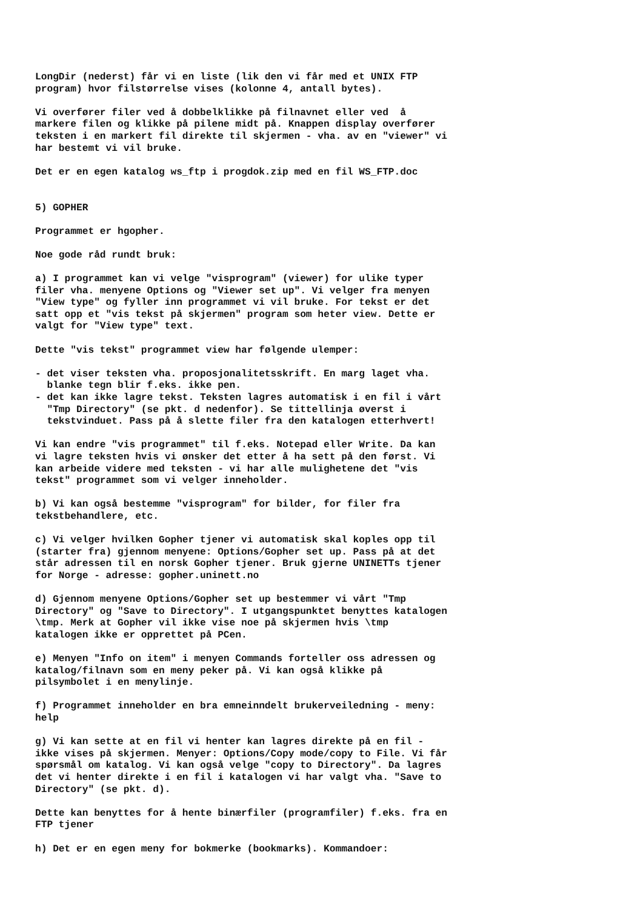LongDir (nederst) får vi en liste (lik den vi får med et UNIX FTP program) hvor filstørrelse vises (kolonne 4, antall bytes).
Vi overfører filer ved å dobbelklikke på filnavnet eller ved å markere filen og klikke på pilene midt på. Knappen display overfører teksten i en markert fil direkte til skjermen - vha. av en "viewer" vi har bestemt vi vil bruke.
Det er en egen katalog ws_ftp i progdok.zip med en fil WS_FTP.doc
5) GOPHER
Programmet er hgopher.
Noe gode råd rundt bruk:
a) I programmet kan vi velge "visprogram" (viewer) for ulike typer filer vha. menyene Options og "Viewer set up". Vi velger fra menyen "View type" og fyller inn programmet vi vil bruke. For tekst er det satt opp et "vis tekst på skjermen" program som heter view. Dette er valgt for "View type" text.
Dette "vis tekst" programmet view har følgende ulemper:
- det viser teksten vha. proposjonalitetsskrift. En marg laget vha. blanke tegn blir f.eks. ikke pen. - det kan ikke lagre tekst. Teksten lagres automatisk i en fil i vårt "Tmp Directory" (se pkt. d nedenfor). Se tittellinja øverst i tekstvinduet. Pass på å slette filer fra den katalogen etterhvert!
Vi kan endre "vis programmet" til f.eks. Notepad eller Write. Da kan vi lagre teksten hvis vi ønsker det etter å ha sett på den først. Vi kan arbeide videre med teksten - vi har alle mulighetene det "vis tekst" programmet som vi velger inneholder.
b) Vi kan også bestemme "visprogram" for bilder, for filer fra tekstbehandlere, etc.
c) Vi velger hvilken Gopher tjener vi automatisk skal koples opp til (starter fra) gjennom menyene: Options/Gopher set up. Pass på at det står adressen til en norsk Gopher tjener. Bruk gjerne UNINETTs tjener for Norge - adresse: gopher.uninett.no
d) Gjennom menyene Options/Gopher set up bestemmer vi vårt "Tmp Directory" og "Save to Directory". I utgangspunktet benyttes katalogen \tmp. Merk at Gopher vil ikke vise noe på skjermen hvis \tmp katalogen ikke er opprettet på PCen.
e) Menyen "Info on item" i menyen Commands forteller oss adressen og katalog/filnavn som en meny peker på. Vi kan også klikke på pilsymbolet i en menylinje.
f) Programmet inneholder en bra emneinndelt brukerveiledning - meny: help
g) Vi kan sette at en fil vi henter kan lagres direkte på en fil - ikke vises på skjermen. Menyer: Options/Copy mode/copy to File. Vi får spørsmål om katalog. Vi kan også velge "copy to Directory". Da lagres det vi henter direkte i en fil i katalogen vi har valgt vha. "Save to Directory" (se pkt. d).
Dette kan benyttes for å hente binærfiler (programfiler) f.eks. fra en FTP tjener
h) Det er en egen meny for bokmerke (bookmarks). Kommandoer: